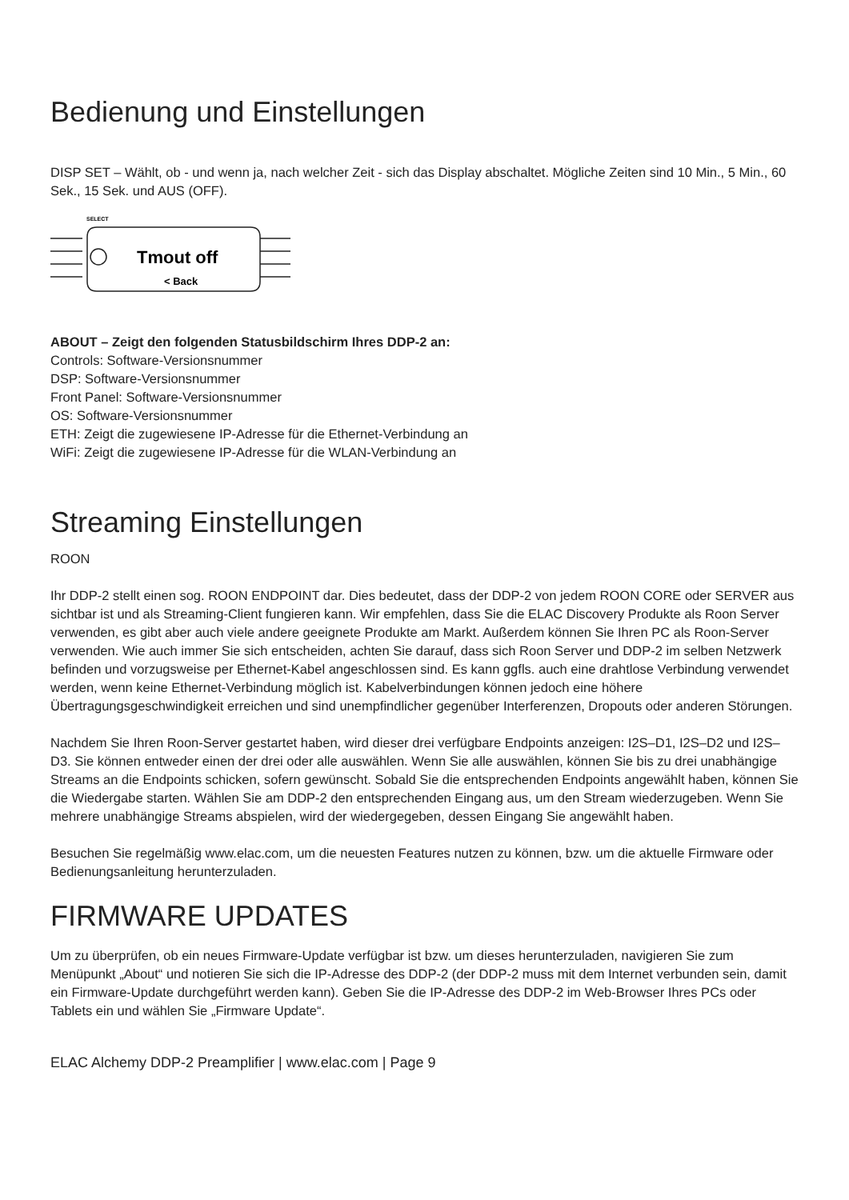Bedienung und Einstellungen
DISP SET – Wählt, ob - und wenn ja, nach welcher Zeit - sich das Display abschaltet. Mögliche Zeiten sind 10 Min., 5 Min., 60 Sek., 15 Sek. und AUS (OFF).
SELECT
Tmout off
< Back
ABOUT – Zeigt den folgenden Statusbildschirm Ihres DDP-2 an:
Controls: Software-Versionsnummer
DSP: Software-Versionsnummer
Front Panel: Software-Versionsnummer
OS: Software-Versionsnummer
ETH: Zeigt die zugewiesene IP-Adresse für die Ethernet-Verbindung an
WiFi: Zeigt die zugewiesene IP-Adresse für die WLAN-Verbindung an
Streaming Einstellungen
ROON
Ihr DDP-2 stellt einen sog. ROON ENDPOINT dar. Dies bedeutet, dass der DDP-2 von jedem ROON CORE oder SERVER aus sichtbar ist und als Streaming-Client fungieren kann. Wir empfehlen, dass Sie die ELAC Discovery Produkte als Roon Server verwenden, es gibt aber auch viele andere geeignete Produkte am Markt. Außerdem können Sie Ihren PC als Roon-Server verwenden. Wie auch immer Sie sich entscheiden, achten Sie darauf, dass sich Roon Server und DDP-2 im selben Netzwerk befinden und vorzugsweise per Ethernet-Kabel angeschlossen sind. Es kann ggfls. auch eine drahtlose Verbindung verwendet werden, wenn keine Ethernet-Verbindung möglich ist. Kabelverbindungen können jedoch eine höhere Übertragungsgeschwindigkeit erreichen und sind unempfindlicher gegenüber Interferenzen, Dropouts oder anderen Störungen.
Nachdem Sie Ihren Roon-Server gestartet haben, wird dieser drei verfügbare Endpoints anzeigen: I2S–D1, I2S–D2 und I2S–D3. Sie können entweder einen der drei oder alle auswählen. Wenn Sie alle auswählen, können Sie bis zu drei unabhängige Streams an die Endpoints schicken, sofern gewünscht. Sobald Sie die entsprechenden Endpoints angewählt haben, können Sie die Wiedergabe starten. Wählen Sie am DDP-2 den entsprechenden Eingang aus, um den Stream wiederzugeben. Wenn Sie mehrere unabhängige Streams abspielen, wird der wiedergegeben, dessen Eingang Sie angewählt haben.
Besuchen Sie regelmäßig www.elac.com, um die neuesten Features nutzen zu können, bzw. um die aktuelle Firmware oder Bedienungsanleitung herunterzuladen.
FIRMWARE UPDATES
Um zu überprüfen, ob ein neues Firmware-Update verfügbar ist bzw. um dieses herunterzuladen, navigieren Sie zum Menüpunkt „About“ und notieren Sie sich die IP-Adresse des DDP-2 (der DDP-2 muss mit dem Internet verbunden sein, damit ein Firmware-Update durchgeführt werden kann). Geben Sie die IP-Adresse des DDP-2 im Web-Browser Ihres PCs oder Tablets ein und wählen Sie „Firmware Update“.
ELAC Alchemy DDP-2 Preamplifier | www.elac.com | Page 9